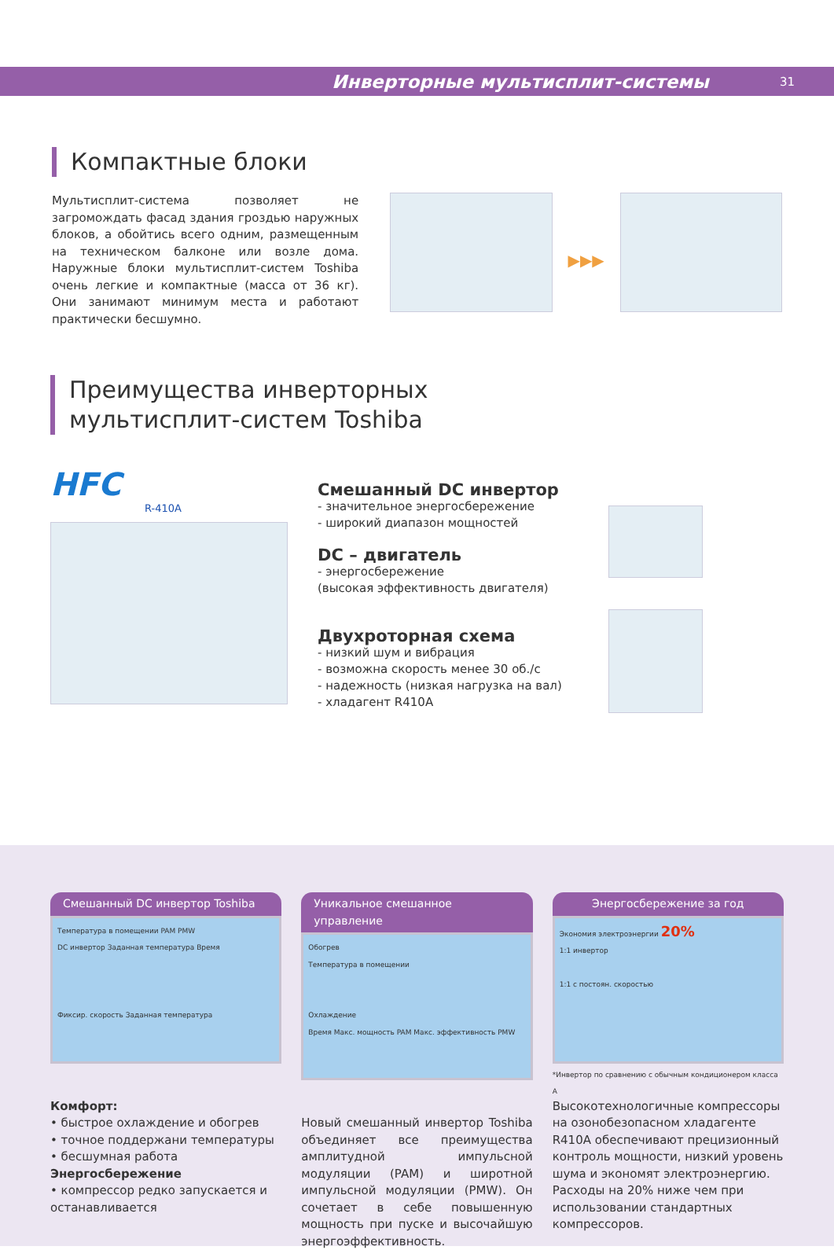Инверторные мультисплит-системы 31
Компактные блоки
Мультисплит-система позволяет не загромождать фасад здания гроздью наружных блоков, а обойтись всего одним, размещенным на техническом балконе или возле дома. Наружные блоки мультисплит-систем Toshiba очень легкие и компактные (масса от 36 кг). Они занимают минимум места и работают практически бесшумно.
▶▶▶
Преимущества инверторных
мультисплит-систем Toshiba
HFC
R-410A
Смешанный DC инвертор
- значительное энергосбережение
- широкий диапазон мощностей
DC – двигатель
- энергосбережение
(высокая эффективность двигателя)
Двухроторная схема
- низкий шум и вибрация
- возможна скорость менее 30 об./с
- надежность (низкая нагрузка на вал)
- хладагент R410A
Смешанный DC инвертор Toshiba
Температура в помещении PAM PMW
DC инвертор Заданная температура Время
Фиксир. скорость Заданная температура
Комфорт:
• быстрое охлаждение и обогрев
• точное поддержани температуры
• бесшумная работа
Энергосбережение
• компрессор редко запускается и останавливается
Уникальное смешанное управление
Обогрев
Температура в помещении
Охлаждение
Время Макс. мощность PAM Макс. эффективность PMW
Новый смешанный инвертор Toshiba объединяет все преимущества амплитудной импульсной модуляции (PAM) и широтной импульсной модуляции (PMW). Он сочетает в себе повышенную мощность при пуске и высочайшую энергоэффективность.
Энергосбережение за год
Экономия электроэнергии 20%
1:1 инвертор
1:1 с постоян. скоростью
*Инвертор по сравнению с обычным кондиционером класса А
Высокотехнологичные компрессоры на озонобезопасном хладагенте R410A обеспечивают прецизионный контроль мощности, низкий уровень шума и экономят электроэнергию. Расходы на 20% ниже чем при использовании стандартных компрессоров.